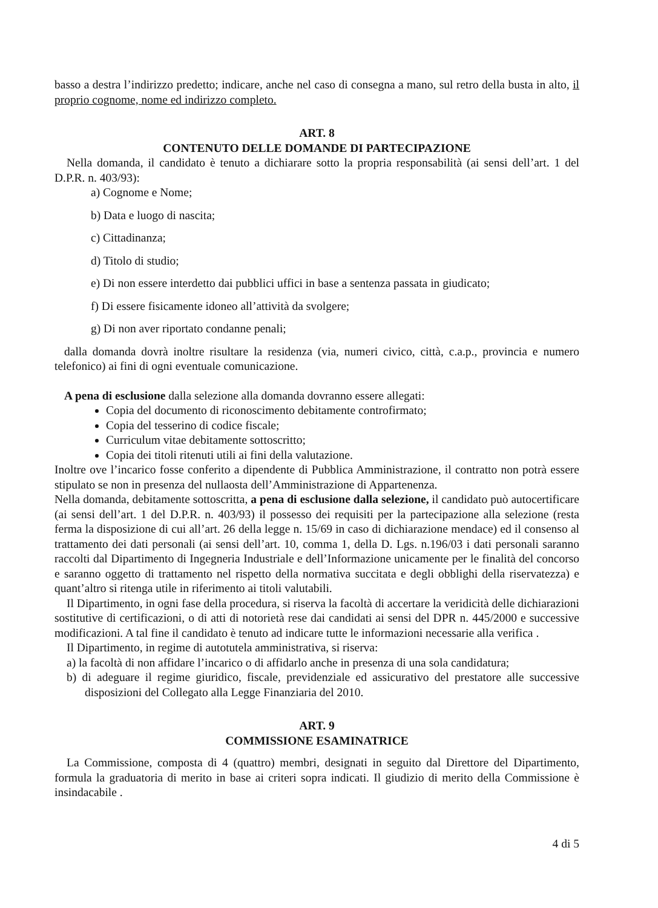basso a destra l’indirizzo predetto; indicare, anche nel caso di consegna a mano, sul retro della busta in alto, il proprio cognome, nome ed indirizzo completo.
ART. 8
CONTENUTO DELLE DOMANDE DI PARTECIPAZIONE
Nella domanda, il candidato è tenuto a dichiarare sotto la propria responsabilità (ai sensi dell’art. 1 del D.P.R. n. 403/93):
a) Cognome e Nome;
b) Data e luogo di nascita;
c) Cittadinanza;
d) Titolo di studio;
e) Di non essere interdetto dai pubblici uffici in base a sentenza passata in giudicato;
f) Di essere fisicamente idoneo all’attività da svolgere;
g) Di non aver riportato condanne penali;
dalla domanda dovrà inoltre risultare la residenza (via, numeri civico, città, c.a.p., provincia e numero telefonico) ai fini di ogni eventuale comunicazione.
A pena di esclusione dalla selezione alla domanda dovranno essere allegati:
Copia del documento di riconoscimento debitamente controfirmato;
Copia del tesserino di codice fiscale;
Curriculum vitae debitamente sottoscritto;
Copia dei titoli ritenuti utili ai fini della valutazione.
Inoltre ove l’incarico fosse conferito a dipendente di Pubblica Amministrazione, il contratto non potrà essere stipulato se non in presenza del nullaosta dell’Amministrazione di Appartenenza.
Nella domanda, debitamente sottoscritta, a pena di esclusione dalla selezione, il candidato può autocertificare (ai sensi dell’art. 1 del D.P.R. n. 403/93) il possesso dei requisiti per la partecipazione alla selezione (resta ferma la disposizione di cui all’art. 26 della legge n. 15/69 in caso di dichiarazione mendace) ed il consenso al trattamento dei dati personali (ai sensi dell’art. 10, comma 1, della D. Lgs. n.196/03 i dati personali saranno raccolti dal Dipartimento di Ingegneria Industriale e dell’Informazione unicamente per le finalità del concorso e saranno oggetto di trattamento nel rispetto della normativa succitata e degli obblighi della riservatezza) e quant’altro si ritenga utile in riferimento ai titoli valutabili.
Il Dipartimento, in ogni fase della procedura, si riserva la facoltà di accertare la veridicità delle dichiarazioni sostitutive di certificazioni, o di atti di notorietà rese dai candidati ai sensi del DPR n. 445/2000 e successive modificazioni. A tal fine il candidato è tenuto ad indicare tutte le informazioni necessarie alla verifica .
Il Dipartimento, in regime di autotutela amministrativa, si riserva:
a) la facoltà di non affidare l’incarico o di affidarlo anche in presenza di una sola candidatura;
b) di adeguare il regime giuridico, fiscale, previdenziale ed assicurativo del prestatore alle successive disposizioni del Collegato alla Legge Finanziaria del 2010.
ART. 9
COMMISSIONE ESAMINATRICE
La Commissione, composta di 4 (quattro) membri, designati in seguito dal Direttore del Dipartimento, formula la graduatoria di merito in base ai criteri sopra indicati. Il giudizio di merito della Commissione è insindacabile .
4 di 5